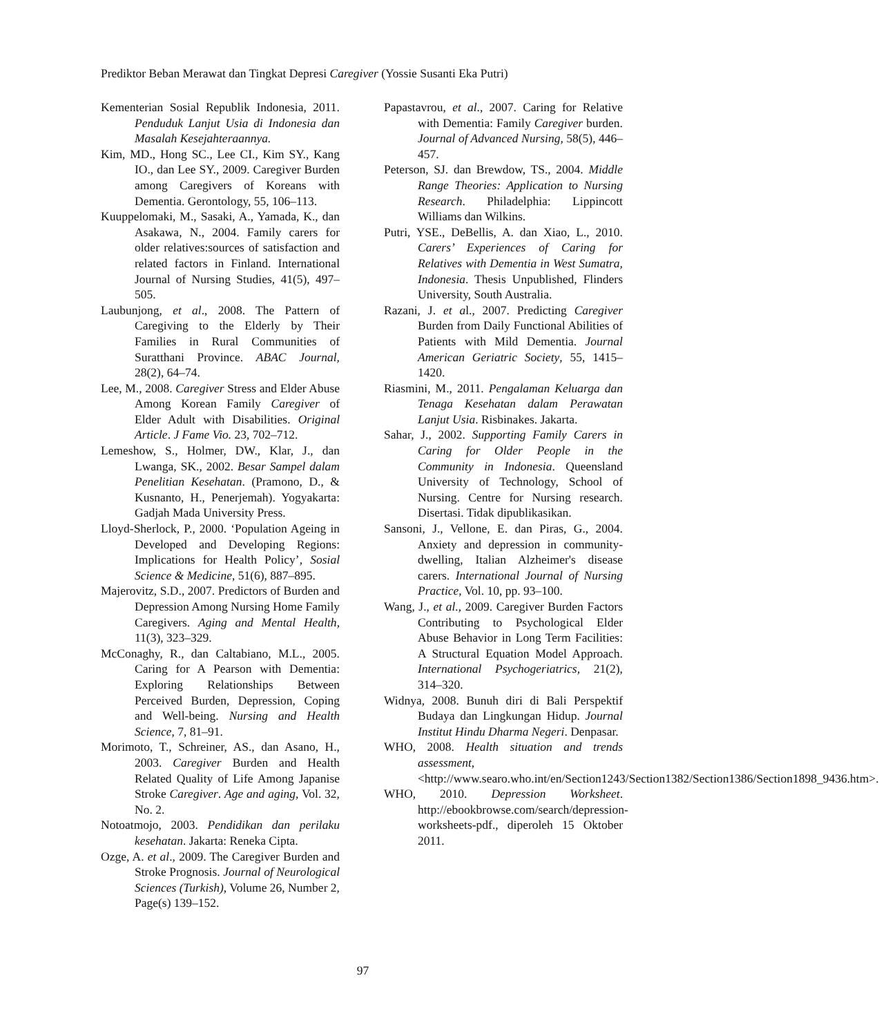Prediktor Beban Merawat dan Tingkat Depresi Caregiver (Yossie Susanti Eka Putri)
Kementerian Sosial Republik Indonesia, 2011. Penduduk Lanjut Usia di Indonesia dan Masalah Kesejahteraannya.
Kim, MD., Hong SC., Lee CI., Kim SY., Kang IO., dan Lee SY., 2009. Caregiver Burden among Caregivers of Koreans with Dementia. Gerontology, 55, 106–113.
Kuuppelomaki, M., Sasaki, A., Yamada, K., dan Asakawa, N., 2004. Family carers for older relatives:sources of satisfaction and related factors in Finland. International Journal of Nursing Studies, 41(5), 497–505.
Laubunjong, et al., 2008. The Pattern of Caregiving to the Elderly by Their Families in Rural Communities of Suratthani Province. ABAC Journal, 28(2), 64–74.
Lee, M., 2008. Caregiver Stress and Elder Abuse Among Korean Family Caregiver of Elder Adult with Disabilities. Original Article. J Fame Vio. 23, 702–712.
Lemeshow, S., Holmer, DW., Klar, J., dan Lwanga, SK., 2002. Besar Sampel dalam Penelitian Kesehatan. (Pramono, D., & Kusnanto, H., Penerjemah). Yogyakarta: Gadjah Mada University Press.
Lloyd-Sherlock, P., 2000. ‘Population Ageing in Developed and Developing Regions: Implications for Health Policy’, Sosial Science & Medicine, 51(6), 887–895.
Majerovitz, S.D., 2007. Predictors of Burden and Depression Among Nursing Home Family Caregivers. Aging and Mental Health, 11(3), 323–329.
McConaghy, R., dan Caltabiano, M.L., 2005. Caring for A Pearson with Dementia: Exploring Relationships Between Perceived Burden, Depression, Coping and Well-being. Nursing and Health Science, 7, 81–91.
Morimoto, T., Schreiner, AS., dan Asano, H., 2003. Caregiver Burden and Health Related Quality of Life Among Japanise Stroke Caregiver. Age and aging, Vol. 32, No. 2.
Notoatmojo, 2003. Pendidikan dan perilaku kesehatan. Jakarta: Reneka Cipta.
Ozge, A. et al., 2009. The Caregiver Burden and Stroke Prognosis. Journal of Neurological Sciences (Turkish), Volume 26, Number 2, Page(s) 139–152.
Papastavrou, et al., 2007. Caring for Relative with Dementia: Family Caregiver burden. Journal of Advanced Nursing, 58(5), 446–457.
Peterson, SJ. dan Brewdow, TS., 2004. Middle Range Theories: Application to Nursing Research. Philadelphia: Lippincott Williams dan Wilkins.
Putri, YSE., DeBellis, A. dan Xiao, L., 2010. Carers’ Experiences of Caring for Relatives with Dementia in West Sumatra, Indonesia. Thesis Unpublished, Flinders University, South Australia.
Razani, J. et al., 2007. Predicting Caregiver Burden from Daily Functional Abilities of Patients with Mild Dementia. Journal American Geriatric Society, 55, 1415–1420.
Riasmini, M., 2011. Pengalaman Keluarga dan Tenaga Kesehatan dalam Perawatan Lanjut Usia. Risbinakes. Jakarta.
Sahar, J., 2002. Supporting Family Carers in Caring for Older People in the Community in Indonesia. Queensland University of Technology, School of Nursing. Centre for Nursing research. Disertasi. Tidak dipublikasikan.
Sansoni, J., Vellone, E. dan Piras, G., 2004. Anxiety and depression in community-dwelling, Italian Alzheimer's disease carers. International Journal of Nursing Practice, Vol. 10, pp. 93–100.
Wang, J., et al., 2009. Caregiver Burden Factors Contributing to Psychological Elder Abuse Behavior in Long Term Facilities: A Structural Equation Model Approach. International Psychogeriatrics, 21(2), 314–320.
Widnya, 2008. Bunuh diri di Bali Perspektif Budaya dan Lingkungan Hidup. Journal Institut Hindu Dharma Negeri. Denpasar.
WHO, 2008. Health situation and trends assessment, <http://www.searo.who.int/en/Section1243/Section1382/Section1386/Section1898_9436.htm>.
WHO, 2010. Depression Worksheet. http://ebookbrowse.com/search/depression-worksheets-pdf., diperoleh 15 Oktober 2011.
97